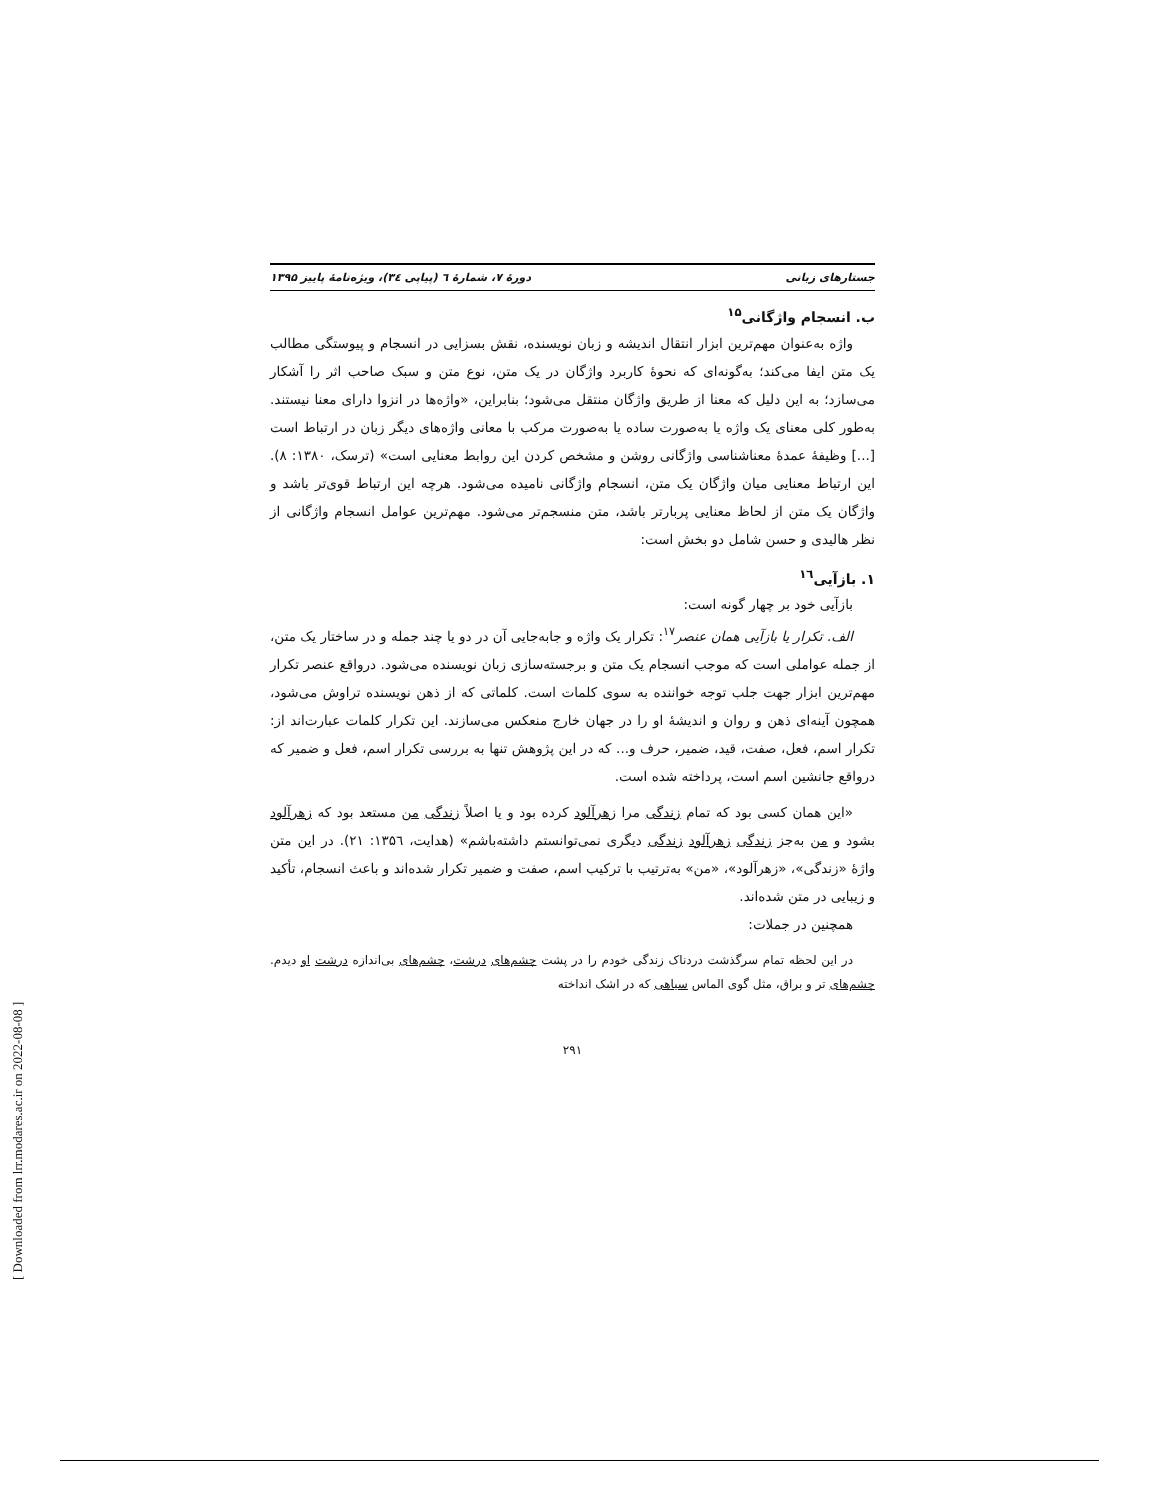جستارهای زبانی دورهٔ ۷، شمارهٔ ٦ (پیاپی ٣٤)، ویژه‌نامهٔ پاییز ۱۳۹۵
ب. انسجام واژگانی<sup>۱۵</sup>
واژه به‌عنوان مهم‌ترین ابزار انتقال اندیشه و زبان نویسنده، نقش بسزایی در انسجام و پیوستگی مطالب یک متن ایفا می‌کند؛ به‌گونه‌ای که نحوهٔ کاربرد واژگان در یک متن، نوع متن و سبک صاحب اثر را آشکار می‌سازد؛ به این دلیل که معنا از طریق واژگان منتقل می‌شود؛ بنابراین، «واژه‌ها در انزوا دارای معنا نیستند. به‌طور کلی معنای یک واژه یا به‌صورت ساده یا به‌صورت مرکب با معانی واژه‌های دیگر زبان در ارتباط است [...] وظیفهٔ عمدهٔ معناشناسی واژگانی روشن و مشخص کردن این روابط معنایی است» (ترسک، ۱۳۸۰: ۸). این ارتباط معنایی میان واژگان یک متن، انسجام واژگانی نامیده می‌شود. هرچه این ارتباط قوی‌تر باشد و واژگان یک متن از لحاظ معنایی پربارتر باشد، متن منسجم‌تر می‌شود. مهم‌ترین عوامل انسجام واژگانی از نظر هالیدی و حسن شامل دو بخش است:
۱. بازآیی<sup>۱٦</sup>
بازآیی خود بر چهار گونه است:
الف. تکرار یا بازآیی همان عنصر<sup>۱۷</sup>: تکرار یک واژه و جابه‌جایی آن در دو یا چند جمله و در ساختار یک متن، از جمله عواملی است که موجب انسجام یک متن و برجسته‌سازی زبان نویسنده می‌شود. درواقع عنصر تکرار مهم‌ترین ابزار جهت جلب توجه خواننده به سوی کلمات است. کلماتی که از ذهن نویسنده تراوش می‌شود، همچون آینه‌ای ذهن و روان و اندیشهٔ او را در جهان خارج منعکس می‌سازند. این تکرار کلمات عبارت‌اند از: تکرار اسم، فعل، صفت، قید، ضمیر، حرف و... که در این پژوهش تنها به بررسی تکرار اسم، فعل و ضمیر که درواقع جانشین اسم است، پرداخته شده است.
«این همان کسی بود که تمام زندگی مرا زهرآلود کرده بود و یا اصلاً زندگی من مستعد بود که زهرآلود بشود و من به‌جز زندگی زهرآلود زندگی دیگری نمی‌توانستم داشته‌باشم» (هدایت، ١۳۵٦: ۲۱). در این متن واژهٔ «زندگی»، «زهرآلود»، «من» به‌ترتیب با ترکیب اسم، صفت و ضمیر تکرار شده‌اند و باعث انسجام، تأکید و زیبایی در متن شده‌اند.
همچنین در جملات:
در این لحظه تمام سرگذشت دردناک زندگی خودم را در پشت چشم‌های درشت، چشم‌های بی‌اندازه درشت او دیدم. چشم‌های تر و براق، مثل گوی الماس سیاهی که در اشک انداخته
۲۹۱
[ Downloaded from lrr.modares.ac.ir on 2022-08-08 ]